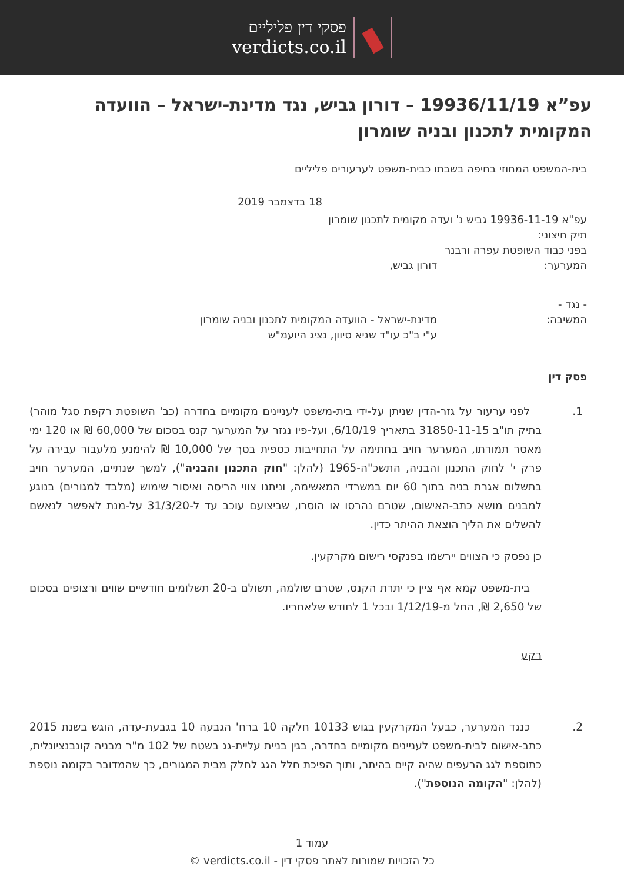פסקי דין פליליים
verdicts.co.il
עפ”א 19936/11/19 – דורון גביש, נגד מדינת-ישראל – הוועדה המקומית לתכנון ובניה שומרון
בית-המשפט המחוזי בחיפה בשבתו כבית-משפט לערעורים פליליים
18 בדצמבר 2019
עפ"א 19936-11-19 גביש נ' ועדה מקומית לתכנון שומרון
תיק חיצוני:
בפני כבוד השופטת עפרה ורבנר
המערער: דורון גביש,
- נגד -
המשיבה: מדינת-ישראל - הוועדה המקומית לתכנון ובניה שומרון
ע"י ב"כ עו"ד שגיא סיוון, נציג היועמ"ש
פסק דין
1. לפני ערעור על גזר-הדין שניתן על-ידי בית-משפט לעניינים מקומיים בחדרה (כב' השופטת רקפת סגל מוהר) בתיק תו"ב 31850-11-15 בתאריך 6/10/19, ועל-פיו נגזר על המערער קנס בסכום של 60,000 ₪ או 120 ימי מאסר תמורתו, המערער חויב בחתימה על התחייבות כספית בסך של 10,000 ₪ להימנע מלעבור עבירה על פרק י' לחוק התכנון והבניה, התשכ"ה-1965 (להלן: "חוק התכנון והבניה"), למשך שנתיים, המערער חויב בתשלום אגרת בניה בתוך 60 יום במשרדי המאשימה, וניתנו צווי הריסה ואיסור שימוש (מלבד למגורים) בנוגע למבנים מושא כתב-האישום, שטרם נהרסו או הוסרו, שביצועם עוכב עד ל-31/3/20 על-מנת לאפשר לנאשם להשלים את הליך הוצאת ההיתר כדין.
כן נפסק כי הצווים יירשמו בפנקסי רישום מקרקעין.
בית-משפט קמא אף ציין כי יתרת הקנס, שטרם שולמה, תשולם ב-20 תשלומים חודשיים שווים ורצופים בסכום של 2,650 ₪, החל מ-1/12/19 ובכל 1 לחודש שלאחריו.
רקע
2. כנגד המערער, כבעל המקרקעין בגוש 10133 חלקה 10 ברח' הגבעה 10 בגבעת-עדה, הוגש בשנת 2015 כתב-אישום לבית-משפט לעניינים מקומיים בחדרה, בגין בניית עליית-גג בשטח של 102 מ"ר מבניה קונבנציונלית, כתוספת לגג הרעפים שהיה קיים בהיתר, ותוך הפיכת חלל הגג לחלק מבית המגורים, כך שהמדובר בקומה נוספת (להלן: "הקומה הנוספת").
עמוד 1
כל הזכויות שמורות לאתר פסקי דין - verdicts.co.il ©